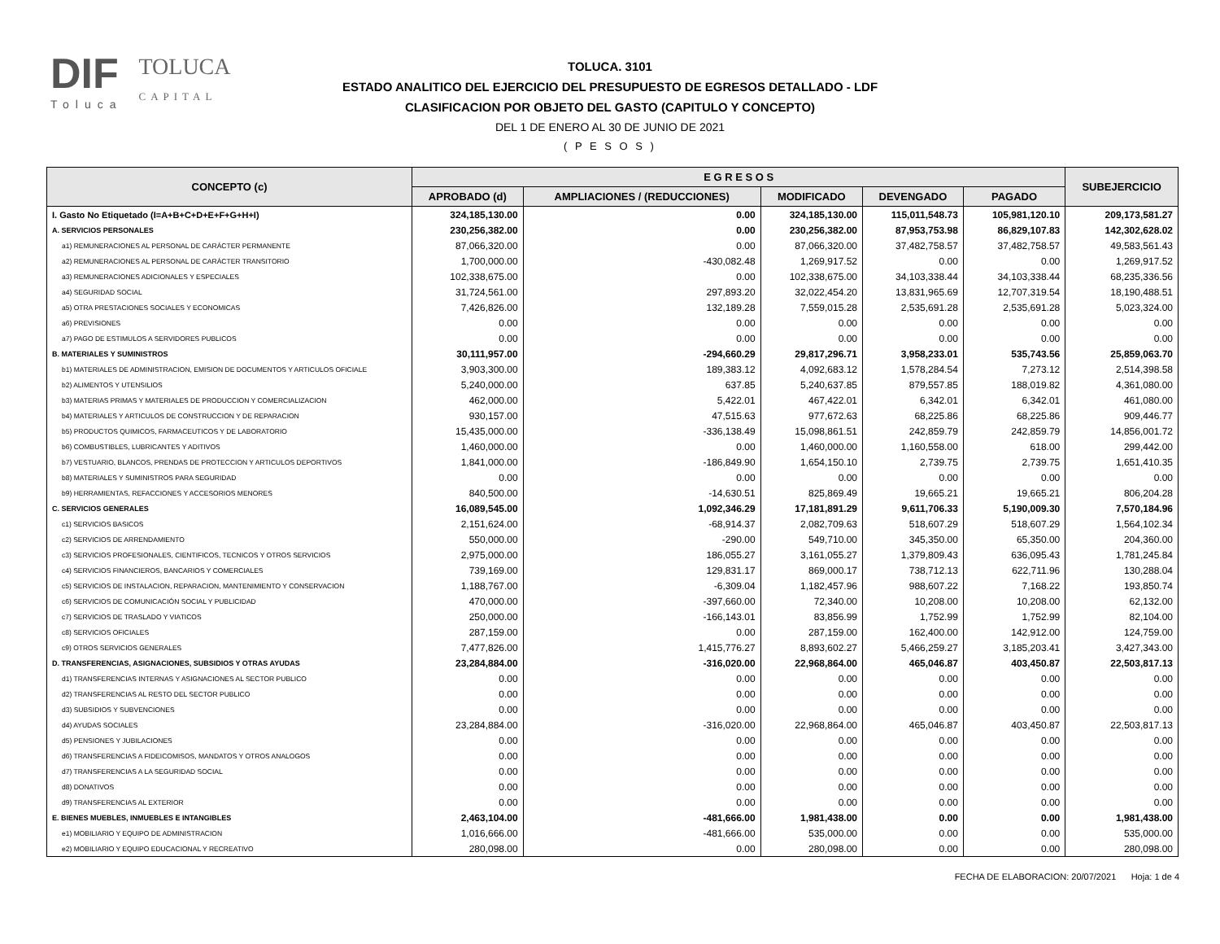DIF
Toluca
TOLUCA
CAPITAL
TOLUCA. 3101
ESTADO ANALITICO DEL EJERCICIO DEL PRESUPUESTO DE EGRESOS DETALLADO - LDF
CLASIFICACION POR OBJETO DEL GASTO (CAPITULO Y CONCEPTO)
DEL 1 DE ENERO AL 30 DE JUNIO DE 2021
( P E S O S )
| CONCEPTO (c) | E G R E S O S | | | | | SUBEJERCICIO |
| --- | --- | --- | --- | --- | --- | --- |
| | APROBADO (d) | AMPLIACIONES / (REDUCCIONES) | MODIFICADO | DEVENGADO | PAGADO | |
| I. Gasto No Etiquetado (I=A+B+C+D+E+F+G+H+I) | 324,185,130.00 | 0.00 | 324,185,130.00 | 115,011,548.73 | 105,981,120.10 | 209,173,581.27 |
| A. SERVICIOS PERSONALES | 230,256,382.00 | 0.00 | 230,256,382.00 | 87,953,753.98 | 86,829,107.83 | 142,302,628.02 |
| a1) REMUNERACIONES AL PERSONAL DE CARÁCTER PERMANENTE | 87,066,320.00 | 0.00 | 87,066,320.00 | 37,482,758.57 | 37,482,758.57 | 49,583,561.43 |
| a2) REMUNERACIONES AL PERSONAL DE CARÁCTER TRANSITORIO | 1,700,000.00 | -430,082.48 | 1,269,917.52 | 0.00 | 0.00 | 1,269,917.52 |
| a3) REMUNERACIONES ADICIONALES Y ESPECIALES | 102,338,675.00 | 0.00 | 102,338,675.00 | 34,103,338.44 | 34,103,338.44 | 68,235,336.56 |
| a4) SEGURIDAD SOCIAL | 31,724,561.00 | 297,893.20 | 32,022,454.20 | 13,831,965.69 | 12,707,319.54 | 18,190,488.51 |
| a5) OTRA PRESTACIONES SOCIALES Y ECONOMICAS | 7,426,826.00 | 132,189.28 | 7,559,015.28 | 2,535,691.28 | 2,535,691.28 | 5,023,324.00 |
| a6) PREVISIONES | 0.00 | 0.00 | 0.00 | 0.00 | 0.00 | 0.00 |
| a7) PAGO DE ESTIMULOS A SERVIDORES PUBLICOS | 0.00 | 0.00 | 0.00 | 0.00 | 0.00 | 0.00 |
| B. MATERIALES Y SUMINISTROS | 30,111,957.00 | -294,660.29 | 29,817,296.71 | 3,958,233.01 | 535,743.56 | 25,859,063.70 |
| b1) MATERIALES DE ADMINISTRACION, EMISION DE DOCUMENTOS Y ARTICULOS OFICIALE | 3,903,300.00 | 189,383.12 | 4,092,683.12 | 1,578,284.54 | 7,273.12 | 2,514,398.58 |
| b2) ALIMENTOS Y UTENSILIOS | 5,240,000.00 | 637.85 | 5,240,637.85 | 879,557.85 | 188,019.82 | 4,361,080.00 |
| b3) MATERIAS PRIMAS Y MATERIALES DE PRODUCCION Y COMERCIALIZACION | 462,000.00 | 5,422.01 | 467,422.01 | 6,342.01 | 6,342.01 | 461,080.00 |
| b4) MATERIALES Y ARTICULOS DE CONSTRUCCION Y DE REPARACION | 930,157.00 | 47,515.63 | 977,672.63 | 68,225.86 | 68,225.86 | 909,446.77 |
| b5) PRODUCTOS QUIMICOS, FARMACEUTICOS Y DE LABORATORIO | 15,435,000.00 | -336,138.49 | 15,098,861.51 | 242,859.79 | 242,859.79 | 14,856,001.72 |
| b6) COMBUSTIBLES, LUBRICANTES Y ADITIVOS | 1,460,000.00 | 0.00 | 1,460,000.00 | 1,160,558.00 | 618.00 | 299,442.00 |
| b7) VESTUARIO, BLANCOS, PRENDAS DE PROTECCION Y ARTICULOS DEPORTIVOS | 1,841,000.00 | -186,849.90 | 1,654,150.10 | 2,739.75 | 2,739.75 | 1,651,410.35 |
| b8) MATERIALES Y SUMINISTROS PARA SEGURIDAD | 0.00 | 0.00 | 0.00 | 0.00 | 0.00 | 0.00 |
| b9) HERRAMIENTAS, REFACCIONES Y ACCESORIOS MENORES | 840,500.00 | -14,630.51 | 825,869.49 | 19,665.21 | 19,665.21 | 806,204.28 |
| C. SERVICIOS GENERALES | 16,089,545.00 | 1,092,346.29 | 17,181,891.29 | 9,611,706.33 | 5,190,009.30 | 7,570,184.96 |
| c1) SERVICIOS BASICOS | 2,151,624.00 | -68,914.37 | 2,082,709.63 | 518,607.29 | 518,607.29 | 1,564,102.34 |
| c2) SERVICIOS DE ARRENDAMIENTO | 550,000.00 | -290.00 | 549,710.00 | 345,350.00 | 65,350.00 | 204,360.00 |
| c3) SERVICIOS PROFESIONALES, CIENTIFICOS, TECNICOS Y OTROS SERVICIOS | 2,975,000.00 | 186,055.27 | 3,161,055.27 | 1,379,809.43 | 636,095.43 | 1,781,245.84 |
| c4) SERVICIOS FINANCIEROS, BANCARIOS Y COMERCIALES | 739,169.00 | 129,831.17 | 869,000.17 | 738,712.13 | 622,711.96 | 130,288.04 |
| c5) SERVICIOS DE INSTALACION, REPARACION, MANTENIMIENTO Y CONSERVACION | 1,188,767.00 | -6,309.04 | 1,182,457.96 | 988,607.22 | 7,168.22 | 193,850.74 |
| c6) SERVICIOS DE COMUNICACIÓN SOCIAL Y PUBLICIDAD | 470,000.00 | -397,660.00 | 72,340.00 | 10,208.00 | 10,208.00 | 62,132.00 |
| c7) SERVICIOS DE TRASLADO Y VIATICOS | 250,000.00 | -166,143.01 | 83,856.99 | 1,752.99 | 1,752.99 | 82,104.00 |
| c8) SERVICIOS OFICIALES | 287,159.00 | 0.00 | 287,159.00 | 162,400.00 | 142,912.00 | 124,759.00 |
| c9) OTROS SERVICIOS GENERALES | 7,477,826.00 | 1,415,776.27 | 8,893,602.27 | 5,466,259.27 | 3,185,203.41 | 3,427,343.00 |
| D. TRANSFERENCIAS, ASIGNACIONES, SUBSIDIOS Y OTRAS AYUDAS | 23,284,884.00 | -316,020.00 | 22,968,864.00 | 465,046.87 | 403,450.87 | 22,503,817.13 |
| d1) TRANSFERENCIAS INTERNAS Y ASIGNACIONES AL SECTOR PUBLICO | 0.00 | 0.00 | 0.00 | 0.00 | 0.00 | 0.00 |
| d2) TRANSFERENCIAS AL RESTO DEL SECTOR PUBLICO | 0.00 | 0.00 | 0.00 | 0.00 | 0.00 | 0.00 |
| d3) SUBSIDIOS Y SUBVENCIONES | 0.00 | 0.00 | 0.00 | 0.00 | 0.00 | 0.00 |
| d4) AYUDAS SOCIALES | 23,284,884.00 | -316,020.00 | 22,968,864.00 | 465,046.87 | 403,450.87 | 22,503,817.13 |
| d5) PENSIONES Y JUBILACIONES | 0.00 | 0.00 | 0.00 | 0.00 | 0.00 | 0.00 |
| d6) TRANSFERENCIAS A FIDEICOMISOS, MANDATOS Y OTROS ANALOGOS | 0.00 | 0.00 | 0.00 | 0.00 | 0.00 | 0.00 |
| d7) TRANSFERENCIAS A LA SEGURIDAD SOCIAL | 0.00 | 0.00 | 0.00 | 0.00 | 0.00 | 0.00 |
| d8) DONATIVOS | 0.00 | 0.00 | 0.00 | 0.00 | 0.00 | 0.00 |
| d9) TRANSFERENCIAS AL EXTERIOR | 0.00 | 0.00 | 0.00 | 0.00 | 0.00 | 0.00 |
| E. BIENES MUEBLES, INMUEBLES E INTANGIBLES | 2,463,104.00 | -481,666.00 | 1,981,438.00 | 0.00 | 0.00 | 1,981,438.00 |
| e1) MOBILIARIO Y EQUIPO DE ADMINISTRACION | 1,016,666.00 | -481,666.00 | 535,000.00 | 0.00 | 0.00 | 535,000.00 |
| e2) MOBILIARIO Y EQUIPO EDUCACIONAL Y RECREATIVO | 280,098.00 | 0.00 | 280,098.00 | 0.00 | 0.00 | 280,098.00 |
FECHA DE ELABORACION: 20/07/2021 Hoja: 1 de 4